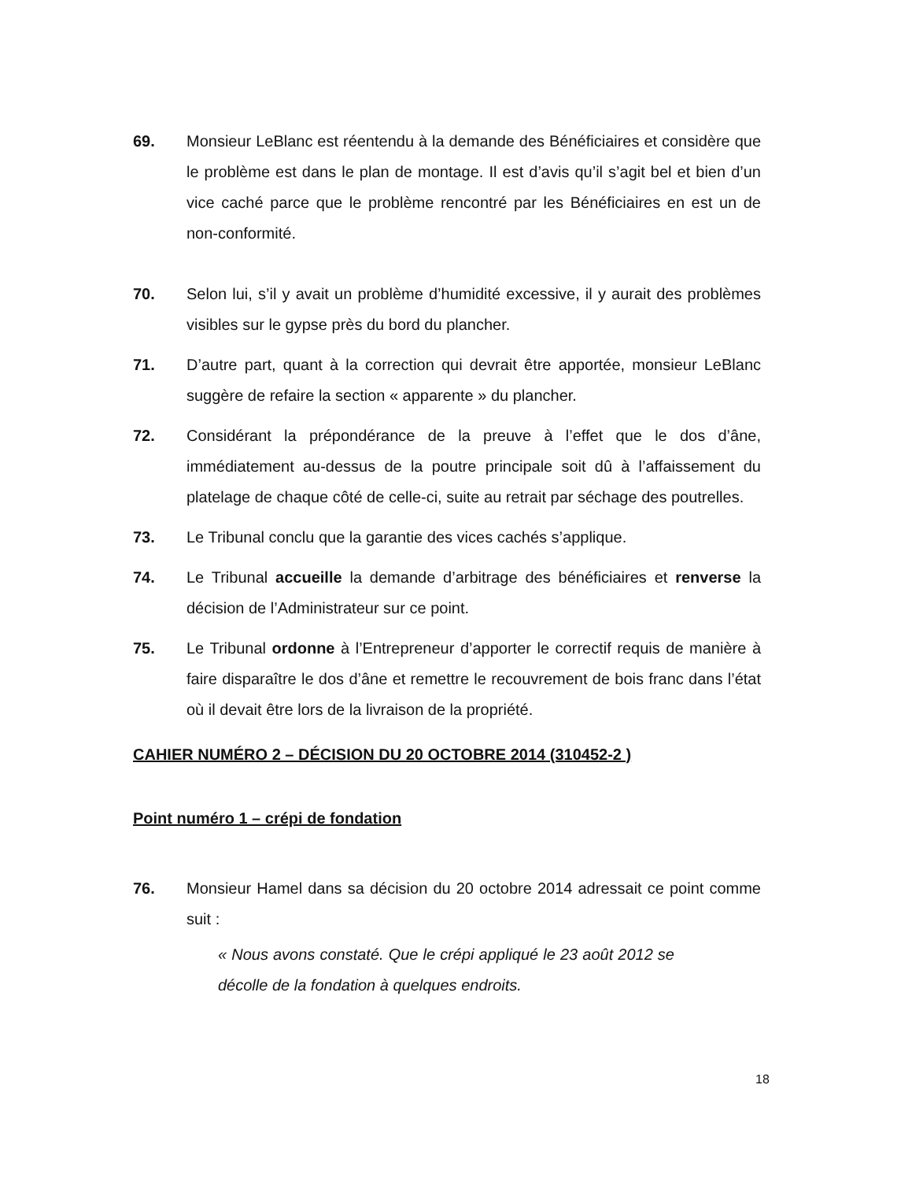69. Monsieur LeBlanc est réentendu à la demande des Bénéficiaires et considère que le problème est dans le plan de montage. Il est d’avis qu’il s’agit bel et bien d’un vice caché parce que le problème rencontré par les Bénéficiaires en est un de non-conformité.
70. Selon lui, s’il y avait un problème d’humidité excessive, il y aurait des problèmes visibles sur le gypse près du bord du plancher.
71. D’autre part, quant à la correction qui devrait être apportée, monsieur LeBlanc suggère de refaire la section « apparente » du plancher.
72. Considérant la prépondérance de la preuve à l’effet que le dos d’âne, immédiatement au-dessus de la poutre principale soit dû à l’affaissement du platelage de chaque côté de celle-ci, suite au retrait par séchage des poutrelles.
73. Le Tribunal conclu que la garantie des vices cachés s’applique.
74. Le Tribunal accueille la demande d’arbitrage des bénéficiaires et renverse la décision de l’Administrateur sur ce point.
75. Le Tribunal ordonne à l’Entrepreneur d’apporter le correctif requis de manière à faire disparaître le dos d’âne et remettre le recouvrement de bois franc dans l’état où il devait être lors de la livraison de la propriété.
CAHIER NUMÉRO 2 – DÉCISION DU 20 OCTOBRE 2014 (310452-2 )
Point numéro 1 – crépi de fondation
76. Monsieur Hamel dans sa décision du 20 octobre 2014 adressait ce point comme suit :
« Nous avons constaté. Que le crépi appliqué le 23 août 2012 se décolle de la fondation à quelques endroits.
18